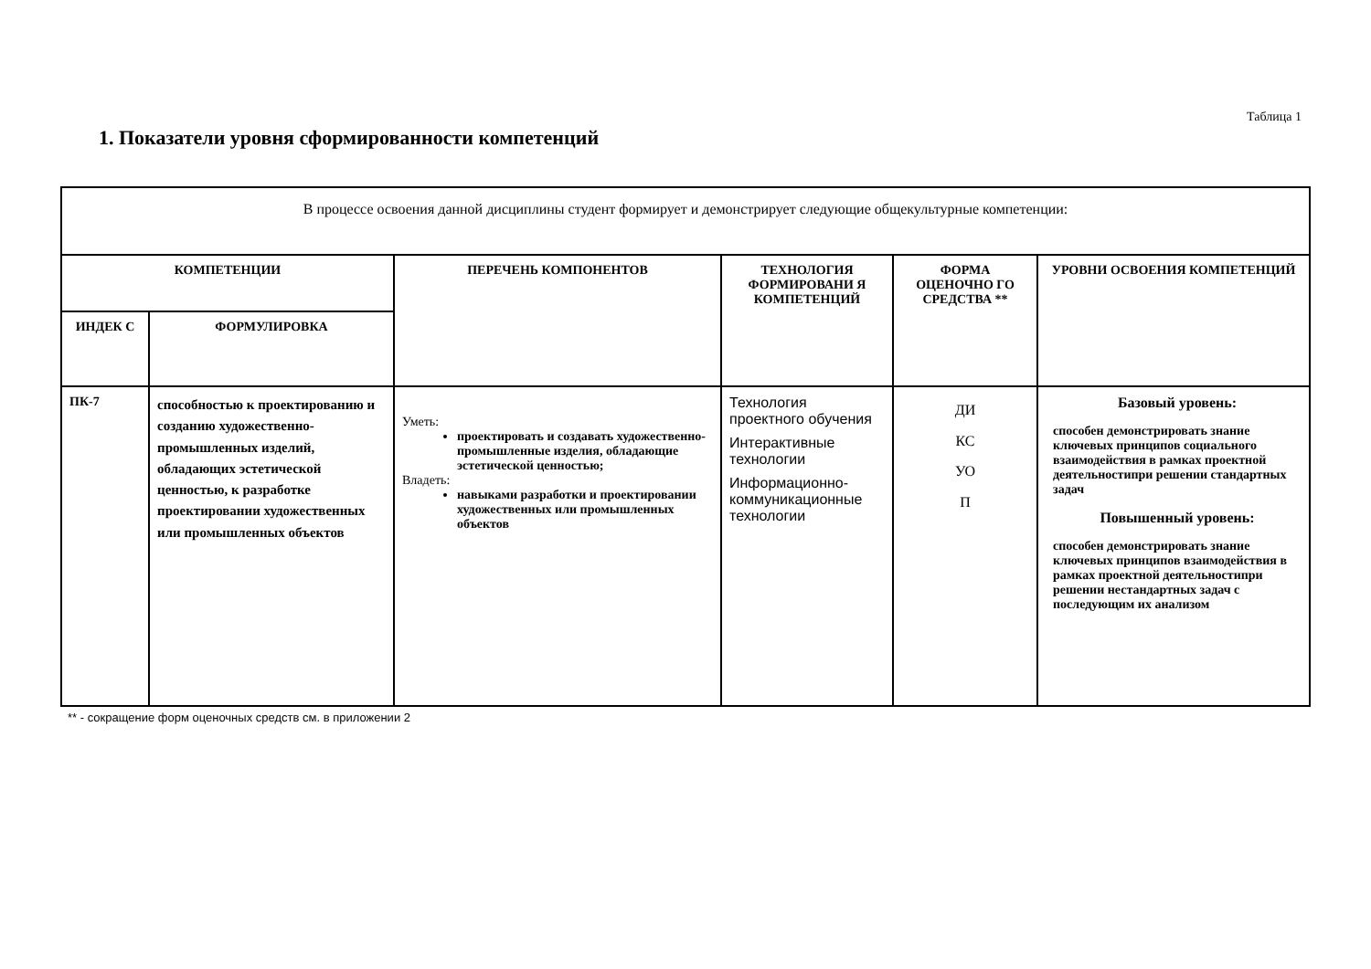Таблица 1
1. Показатели уровня сформированности компетенций
| В процессе освоения данной дисциплины студент формирует и демонстрирует следующие общекультурные компетенции: | | | | | |
| КОМПЕТЕНЦИИ | | ПЕРЕЧЕНЬ КОМПОНЕНТОВ | ТЕХНОЛОГИЯ ФОРМИРОВАНИ Я КОМПЕТЕНЦИЙ | ФОРМА ОЦЕНОЧНО ГО СРЕДСТВА ** | УРОВНИ ОСВОЕНИЯ КОМПЕТЕНЦИЙ |
| ИНДЕК С | ФОРМУЛИРОВКА | | | | |
| ПК-7 | способностью к проектированию и созданию художественно-промышленных изделий, обладающих эстетической ценностью, к разработке проектировании художественных или промышленных объектов | Уметь: проектировать и создавать художественно-промышленные изделия, обладающие эстетической ценностью; Владеть: навыками разработки и проектировании художественных или промышленных объектов | Технология проектного обучения Интерактивные технологии Информационно-коммуникационные технологии | ДИ КС УО П | Базовый уровень: способен демонстрировать знание ключевых принципов социального взаимодействия в рамках проектной деятельностипри решении стандартных задач Повышенный уровень: способен демонстрировать знание ключевых принципов взаимодействия в рамках проектной деятельностипри решении нестандартных задач с последующим их анализом |
** - сокращение форм оценочных средств см. в приложении 2